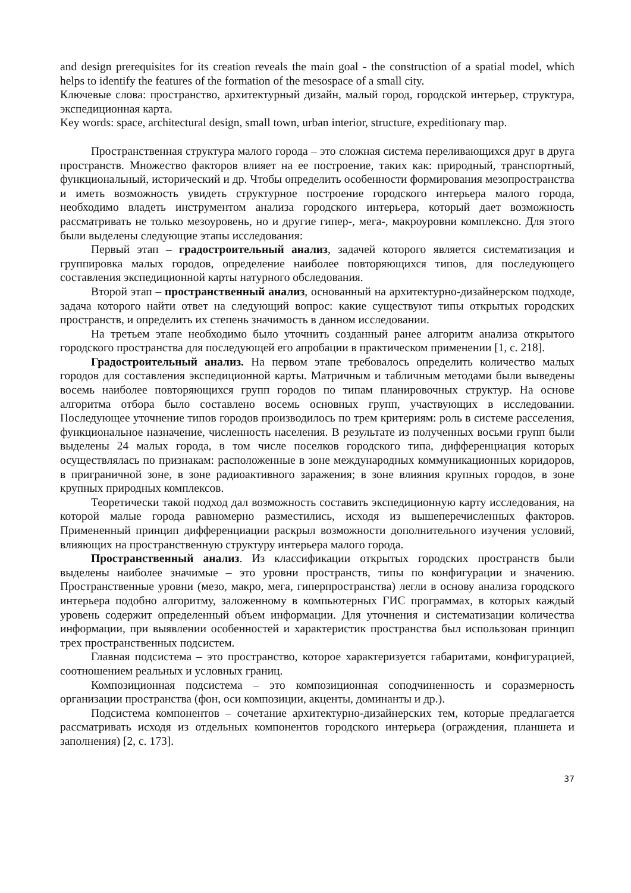and design prerequisites for its creation reveals the main goal - the construction of a spatial model, which helps to identify the features of the formation of the mesospace of a small city.
Ключевые слова: пространство, архитектурный дизайн, малый город, городской интерьер, структура, экспедиционная карта.
Key words: space, architectural design, small town, urban interior, structure, expeditionary map.
Пространственная структура малого города – это сложная система переливающихся друг в друга пространств. Множество факторов влияет на ее построение, таких как: природный, транспортный, функциональный, исторический и др. Чтобы определить особенности формирования мезопространства и иметь возможность увидеть структурное построение городского интерьера малого города, необходимо владеть инструментом анализа городского интерьера, который дает возможность рассматривать не только мезоуровень, но и другие гипер-, мега-, макроуровни комплексно. Для этого были выделены следующие этапы исследования:
Первый этап – градостроительный анализ, задачей которого является систематизация и группировка малых городов, определение наиболее повторяющихся типов, для последующего составления экспедиционной карты натурного обследования.
Второй этап – пространственный анализ, основанный на архитектурно-дизайнерском подходе, задача которого найти ответ на следующий вопрос: какие существуют типы открытых городских пространств, и определить их степень значимость в данном исследовании.
На третьем этапе необходимо было уточнить созданный ранее алгоритм анализа открытого городского пространства для последующей его апробации в практическом применении [1, с. 218].
Градостроительный анализ. На первом этапе требовалось определить количество малых городов для составления экспедиционной карты. Матричным и табличным методами были выведены восемь наиболее повторяющихся групп городов по типам планировочных структур. На основе алгоритма отбора было составлено восемь основных групп, участвующих в исследовании. Последующее уточнение типов городов производилось по трем критериям: роль в системе расселения, функциональное назначение, численность населения. В результате из полученных восьми групп были выделены 24 малых города, в том числе поселков городского типа, дифференциация которых осуществлялась по признакам: расположенные в зоне международных коммуникационных коридоров, в приграничной зоне, в зоне радиоактивного заражения; в зоне влияния крупных городов, в зоне крупных природных комплексов.
Теоретически такой подход дал возможность составить экспедиционную карту исследования, на которой малые города равномерно разместились, исходя из вышеперечисленных факторов. Примененный принцип дифференциации раскрыл возможности дополнительного изучения условий, влияющих на пространственную структуру интерьера малого города.
Пространственный анализ. Из классификации открытых городских пространств были выделены наиболее значимые – это уровни пространств, типы по конфигурации и значению. Пространственные уровни (мезо, макро, мега, гиперпространства) легли в основу анализа городского интерьера подобно алгоритму, заложенному в компьютерных ГИС программах, в которых каждый уровень содержит определенный объем информации. Для уточнения и систематизации количества информации, при выявлении особенностей и характеристик пространства был использован принцип трех пространственных подсистем.
Главная подсистема – это пространство, которое характеризуется габаритами, конфигурацией, соотношением реальных и условных границ.
Композиционная подсистема – это композиционная соподчиненность и соразмерность организации пространства (фон, оси композиции, акценты, доминанты и др.).
Подсистема компонентов – сочетание архитектурно-дизайнерских тем, которые предлагается рассматривать исходя из отдельных компонентов городского интерьера (ограждения, планшета и заполнения) [2, с. 173].
37